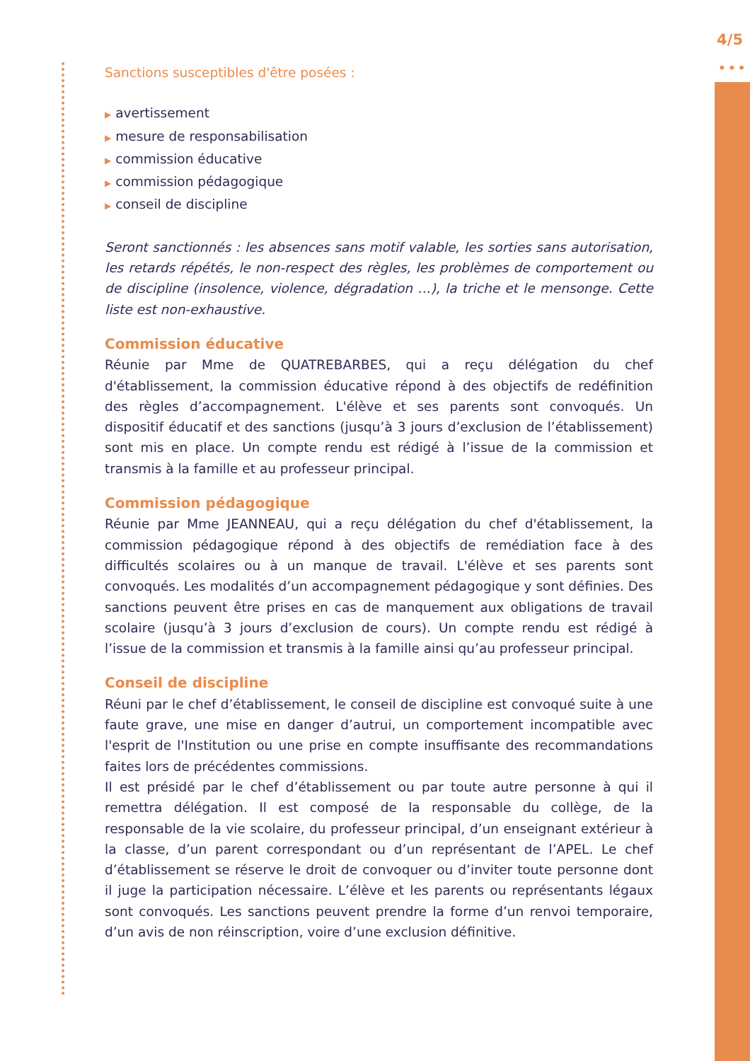4/5
•••
Sanctions susceptibles d'être posées :
▶ avertissement
▶ mesure de responsabilisation
▶ commission éducative
▶ commission pédagogique
▶ conseil de discipline
Seront sanctionnés : les absences sans motif valable, les sorties sans autorisation, les retards répétés, le non-respect des règles, les problèmes de comportement ou de discipline (insolence, violence, dégradation …), la triche et le mensonge. Cette liste est non-exhaustive.
Commission éducative
Réunie par Mme de QUATREBARBES, qui a reçu délégation du chef d'établissement, la commission éducative répond à des objectifs de redéfinition des règles d’accompagnement. L'élève et ses parents sont convoqués. Un dispositif éducatif et des sanctions (jusqu’à 3 jours d’exclusion de l’établissement) sont mis en place. Un compte rendu est rédigé à l’issue de la commission et transmis à la famille et au professeur principal.
Commission pédagogique
Réunie par Mme JEANNEAU, qui a reçu délégation du chef d'établissement, la commission pédagogique répond à des objectifs de remédiation face à des difficultés scolaires ou à un manque de travail. L'élève et ses parents sont convoqués. Les modalités d’un accompagnement pédagogique y sont définies. Des sanctions peuvent être prises en cas de manquement aux obligations de travail scolaire (jusqu’à 3 jours d’exclusion de cours). Un compte rendu est rédigé à l’issue de la commission et transmis à la famille ainsi qu’au professeur principal.
Conseil de discipline
Réuni par le chef d’établissement, le conseil de discipline est convoqué suite à une faute grave, une mise en danger d’autrui, un comportement incompatible avec l'esprit de l'Institution ou une prise en compte insuffisante des recommandations faites lors de précédentes commissions.
Il est présidé par le chef d’établissement ou par toute autre personne à qui il remettra délégation. Il est composé de la responsable du collège, de la responsable de la vie scolaire, du professeur principal, d’un enseignant extérieur à la classe, d’un parent correspondant ou d’un représentant de l’APEL. Le chef d’établissement se réserve le droit de convoquer ou d’inviter toute personne dont il juge la participation nécessaire. L’élève et les parents ou représentants légaux sont convoqués. Les sanctions peuvent prendre la forme d’un renvoi temporaire, d’un avis de non réinscription, voire d’une exclusion définitive.